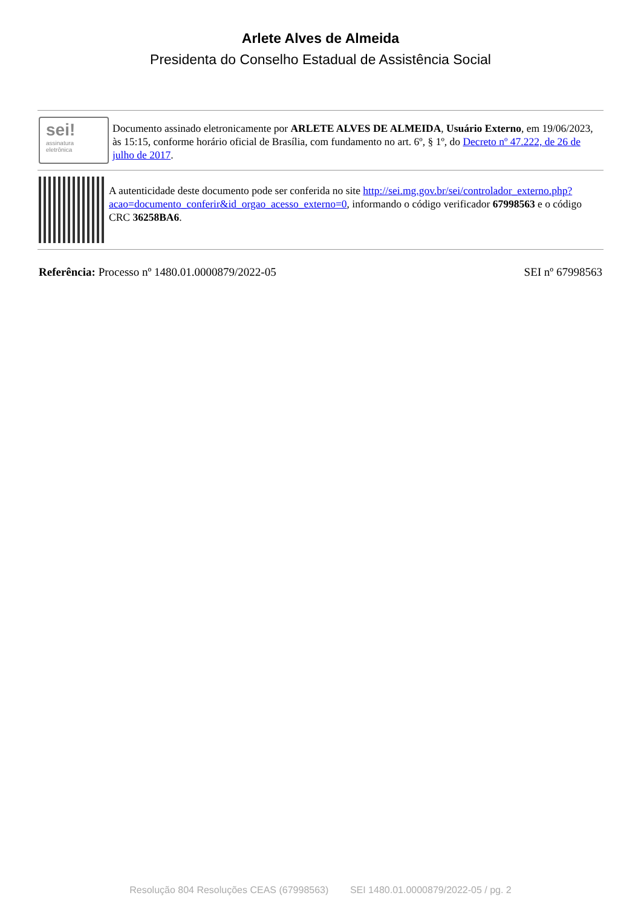Arlete Alves de Almeida
Presidenta do Conselho Estadual de Assistência Social
sei!
assinatura
eletrônica
Documento assinado eletronicamente por ARLETE ALVES DE ALMEIDA, Usuário Externo, em 19/06/2023, às 15:15, conforme horário oficial de Brasília, com fundamento no art. 6º, § 1º, do Decreto nº 47.222, de 26 de julho de 2017.
A autenticidade deste documento pode ser conferida no site http://sei.mg.gov.br/sei/controlador_externo.php?acao=documento_conferir&id_orgao_acesso_externo=0, informando o código verificador 67998563 e o código CRC 36258BA6.
Referência: Processo nº 1480.01.0000879/2022-05 SEI nº 67998563
Resolução 804 Resoluções CEAS (67998563) SEI 1480.01.0000879/2022-05 / pg. 2